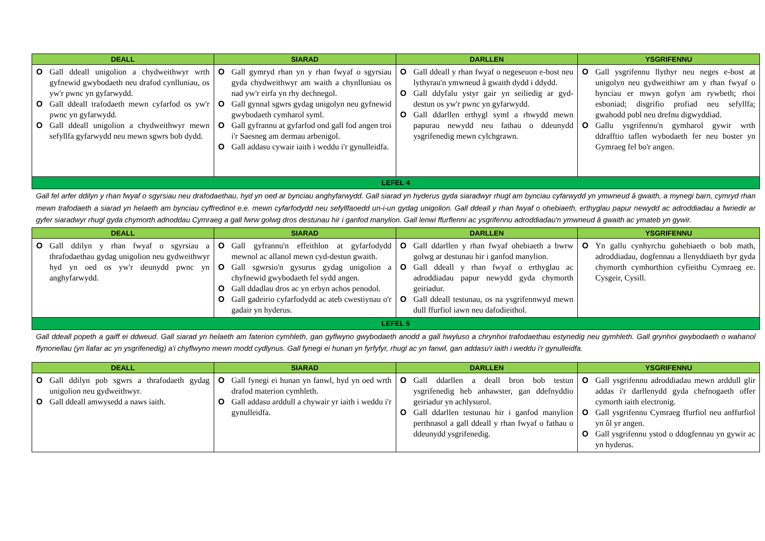| DEALL | SIARAD | DARLLEN | YSGRIFENNU |
| --- | --- | --- | --- |
| O Gall ddeall unigolion a chydweithwyr wrth gyfnewid gwybodaeth neu drafod cynlluniau, os yw'r pwnc yn gyfarwydd. O Gall ddeall trafodaeth mewn cyfarfod os yw'r pwnc yn gyfarwydd. O Gall ddeall unigolion a chydweithwyr mewn sefyllfa gyfarwydd neu mewn sgwrs bob dydd. | O Gall gymryd rhan yn y rhan fwyaf o sgyrsiau gyda chydweithwyr am waith a chynlluniau os nad yw'r eirfa yn rhy dechnegol. O Gall gynnal sgwrs gydag unigolyn neu gyfnewid gwybodaeth cymharol syml. O Gall gyfrannu at gyfarfod ond gall fod angen troi i'r Saesneg am dermau arbenigol. O Gall addasu cywair iaith i weddu i'r gynulleidfa. | O Gall ddeall y rhan fwyaf o negeseuon e-bost neu lythyrau'n ymwneud â gwaith dydd i ddydd. O Gall ddyfalu ystyr gair yn seiliedig ar gyd-destun os yw'r pwnc yn gyfarwydd. O Gall ddarllen erthygl syml a rhwydd mewn papurau newydd neu fathau o ddeunydd ysgrifenedig mewn cylchgrawn. | O Gall ysgrifennu llythyr neu neges e-bost at unigolyn neu gydweithiwr am y rhan fwyaf o bynciau er mwyn gofyn am rywbeth; rhoi esboniad; disgrifio profiad neu sefyllfa; gwahodd pobl neu drefnu digwyddiad. O Gallu ysgrifennu'n gymharol gywir wrth ddrafftio taflen wybodaeth fer neu boster yn Gymraeg fel bo'r angen. |
| LEFEL 4 | | | |
| Gall fel arfer ddilyn y rhan fwyaf o sgyrsiau neu drafodaethau, hyd yn oed ar bynciau anghyfarwydd. Gall siarad yn hyderus gyda siaradwyr rhugl am bynciau cyfarwydd yn ymwneud â gwaith, a mynegi barn, cymryd rhan mewn trafodaeth a siarad yn helaeth am bynciau cyffredinol e.e. mewn cyfarfodydd neu sefyllfaoedd un-i-un gydag unigolion. Gall ddeall y rhan fwyaf o ohebiaeth, erthyglau papur newydd ac adroddiadau a fwriedir ar gyfer siaradwyr rhugl gyda chymorth adnoddau Cymraeg a gall fwrw golwg dros destunau hir i ganfod manylion. Gall lenwi ffurflenni ac ysgrifennu adroddiadau'n ymwneud â gwaith ac ymateb yn gywir. | | | |
| DEALL | SIARAD | DARLLEN | YSGRIFENNU |
| O Gall ddilyn y rhan fwyaf o sgyrsiau a thrafodaethau gydag unigolion neu gydweithwyr hyd yn oed os yw'r deunydd pwnc yn anghyfarwydd. | O Gall gyfrannu'n effeithlon at gyfarfodydd mewnol ac allanol mewn cyd-destun gwaith. O Gall sgwrsio'n gysurus gydag unigolion a chyfnewid gwybodaeth fel sydd angen. O Gall ddadlau dros ac yn erbyn achos penodol. O Gall gadeirio cyfarfodydd ac ateb cwestiynau o'r gadair yn hyderus. | O Gall ddarllen y rhan fwyaf ohebiaeth a bwrw golwg ar destunau hir i ganfod manylion. O Gall ddeall y rhan fwyaf o erthyglau ac adroddiadau papur newydd gyda chymorth geiriadur. O Gall ddeall testunau, os na ysgrifennwyd mewn dull ffurfiol iawn neu dafodieithol. | O Yn gallu cynhyrchu gohebiaeth o bob math, adroddiadau, dogfennau a llenyddiaeth byr gyda chymorth cymhorthion cyfieithu Cymraeg ee. Cysgeir, Cysill. |
| LEFEL 5 | | | |
| Gall ddeall popeth a gaiff ei ddweud. Gall siarad yn helaeth am faterion cymhleth, gan gyflwyno gwybodaeth anodd a gall hwyluso a chrynhoi trafodaethau estynedig neu gymhleth. Gall grynhoi gwybodaeth o wahanol ffynonellau (yn llafar ac yn ysgrifenedig) a'i chyflwyno mewn modd cydlynus. Gall fynegi ei hunan yn fyrfyfyr, rhugl ac yn fanwl, gan addasu'r iaith i weddu i'r gynulleidfa. | | | |
| DEALL | SIARAD | DARLLEN | YSGRIFENNU |
| O Gall ddilyn pob sgwrs a thrafodaeth gydag unigolion neu gydweithwyr. O Gall ddeall amwysedd a naws iaith. | O Gall fynegi ei hunan yn fanwl, hyd yn oed wrth drafod materion cymhleth. O Gall addasu arddull a chywair yr iaith i weddu i'r gynulleidfa. | O Gall ddarllen a deall bron bob testun ysgrifenedig heb anhawster, gan ddefnyddio geiriadur yn achlysurol. O Gall ddarllen testunau hir i ganfod manylion perthnasol a gall ddeall y rhan fwyaf o fathau o ddeunydd ysgrifenedig. | O Gall ysgrifennu adroddiadau mewn arddull glir addas i'r darllenydd gyda chefnogaeth offer cymorth iaith electronig. O Gall ysgrifennu Cymraeg ffurfiol neu anffurfiol yn ôl yr angen. O Gall ysgrifennu ystod o ddogfennau yn gywir ac yn hyderus. |